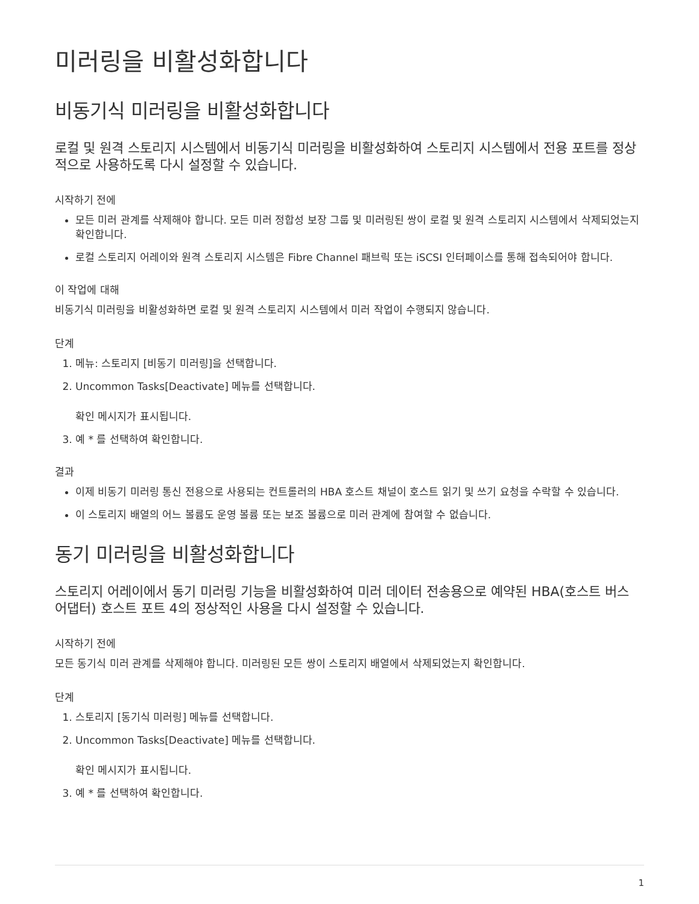미러링을 비활성화합니다
비동기식 미러링을 비활성화합니다
로컬 및 원격 스토리지 시스템에서 비동기식 미러링을 비활성화하여 스토리지 시스템에서 전용 포트를 정상적으로 사용하도록 다시 설정할 수 있습니다.
시작하기 전에
모든 미러 관계를 삭제해야 합니다. 모든 미러 정합성 보장 그룹 및 미러링된 쌍이 로컬 및 원격 스토리지 시스템에서 삭제되었는지 확인합니다.
로컬 스토리지 어레이와 원격 스토리지 시스템은 Fibre Channel 패브릭 또는 iSCSI 인터페이스를 통해 접속되어야 합니다.
이 작업에 대해
비동기식 미러링을 비활성화하면 로컬 및 원격 스토리지 시스템에서 미러 작업이 수행되지 않습니다.
단계
1. 메뉴: 스토리지 [비동기 미러링]을 선택합니다.
2. Uncommon Tasks[Deactivate] 메뉴를 선택합니다.
확인 메시지가 표시됩니다.
3. 예 * 를 선택하여 확인합니다.
결과
이제 비동기 미러링 통신 전용으로 사용되는 컨트롤러의 HBA 호스트 채널이 호스트 읽기 및 쓰기 요청을 수락할 수 있습니다.
이 스토리지 배열의 어느 볼륨도 운영 볼륨 또는 보조 볼륨으로 미러 관계에 참여할 수 없습니다.
동기 미러링을 비활성화합니다
스토리지 어레이에서 동기 미러링 기능을 비활성화하여 미러 데이터 전송용으로 예약된 HBA(호스트 버스 어댑터) 호스트 포트 4의 정상적인 사용을 다시 설정할 수 있습니다.
시작하기 전에
모든 동기식 미러 관계를 삭제해야 합니다. 미러링된 모든 쌍이 스토리지 배열에서 삭제되었는지 확인합니다.
단계
1. 스토리지 [동기식 미러링] 메뉴를 선택합니다.
2. Uncommon Tasks[Deactivate] 메뉴를 선택합니다.
확인 메시지가 표시됩니다.
3. 예 * 를 선택하여 확인합니다.
1